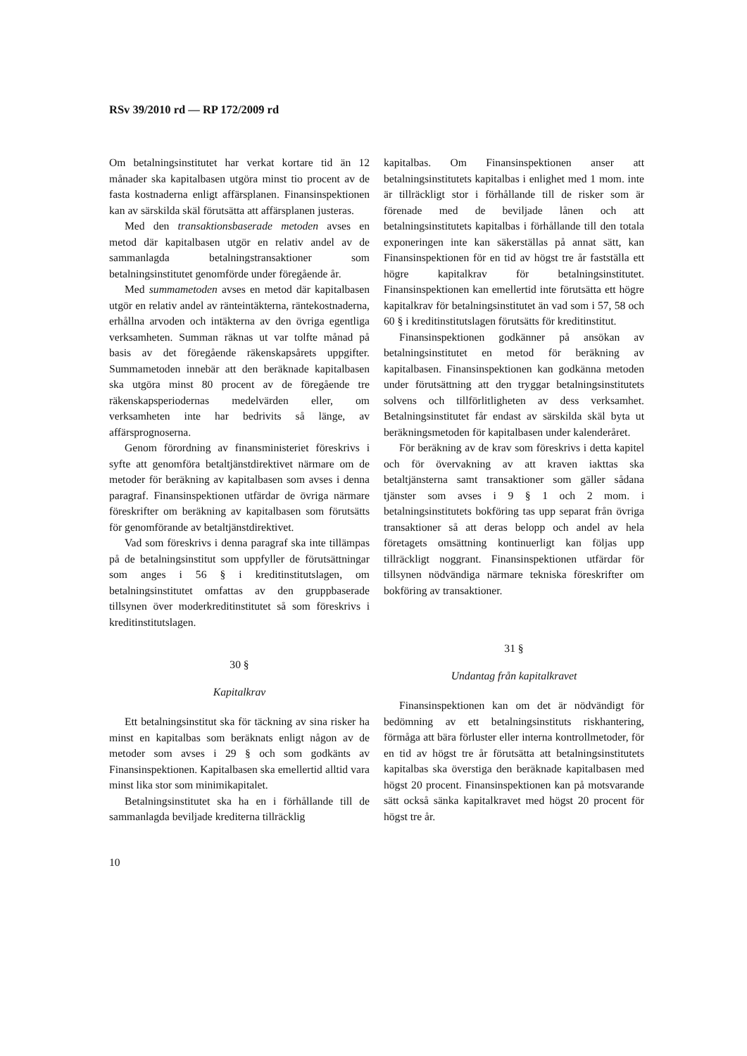RSv 39/2010 rd — RP 172/2009 rd
Om betalningsinstitutet har verkat kortare tid än 12 månader ska kapitalbasen utgöra minst tio procent av de fasta kostnaderna enligt affärsplanen. Finansinspektionen kan av särskilda skäl förutsätta att affärsplanen justeras.
Med den transaktionsbaserade metoden avses en metod där kapitalbasen utgör en relativ andel av de sammanlagda betalningstransaktioner som betalningsinstitutet genomförde under föregående år.
Med summametoden avses en metod där kapitalbasen utgör en relativ andel av ränteintäkterna, räntekostnaderna, erhållna arvoden och intäkterna av den övriga egentliga verksamheten. Summan räknas ut var tolfte månad på basis av det föregående räkenskapsårets uppgifter. Summametoden innebär att den beräknade kapitalbasen ska utgöra minst 80 procent av de föregående tre räkenskapsperiodernas medelvärden eller, om verksamheten inte har bedrivits så länge, av affärsprognoserna.
Genom förordning av finansministeriet föreskrivs i syfte att genomföra betaltjänstdirektivet närmare om de metoder för beräkning av kapitalbasen som avses i denna paragraf. Finansinspektionen utfärdar de övriga närmare föreskrifter om beräkning av kapitalbasen som förutsätts för genomförande av betaltjänstdirektivet.
Vad som föreskrivs i denna paragraf ska inte tillämpas på de betalningsinstitut som uppfyller de förutsättningar som anges i 56 § i kreditinstitutslagen, om betalningsinstitutet omfattas av den gruppbaserade tillsynen över moderkreditinstitutet så som föreskrivs i kreditinstitutslagen.
30 §
Kapitalkrav
Ett betalningsinstitut ska för täckning av sina risker ha minst en kapitalbas som beräknats enligt någon av de metoder som avses i 29 § och som godkänts av Finansinspektionen. Kapitalbasen ska emellertid alltid vara minst lika stor som minimikapitalet.
Betalningsinstitutet ska ha en i förhållande till de sammanlagda beviljade krediterna tillräcklig
kapitalbas. Om Finansinspektionen anser att betalningsinstitutets kapitalbas i enlighet med 1 mom. inte är tillräckligt stor i förhållande till de risker som är förenade med de beviljade lånen och att betalningsinstitutets kapitalbas i förhållande till den totala exponeringen inte kan säkerställas på annat sätt, kan Finansinspektionen för en tid av högst tre år fastställa ett högre kapitalkrav för betalningsinstitutet. Finansinspektionen kan emellertid inte förutsätta ett högre kapitalkrav för betalningsinstitutet än vad som i 57, 58 och 60 § i kreditinstitutslagen förutsätts för kreditinstitut.
Finansinspektionen godkänner på ansökan av betalningsinstitutet en metod för beräkning av kapitalbasen. Finansinspektionen kan godkänna metoden under förutsättning att den tryggar betalningsinstitutets solvens och tillförlitligheten av dess verksamhet. Betalningsinstitutet får endast av särskilda skäl byta ut beräkningsmetoden för kapitalbasen under kalenderåret.
För beräkning av de krav som föreskrivs i detta kapitel och för övervakning av att kraven iakttas ska betaltjänsterna samt transaktioner som gäller sådana tjänster som avses i 9 § 1 och 2 mom. i betalningsinstitutets bokföring tas upp separat från övriga transaktioner så att deras belopp och andel av hela företagets omsättning kontinuerligt kan följas upp tillräckligt noggrant. Finansinspektionen utfärdar för tillsynen nödvändiga närmare tekniska föreskrifter om bokföring av transaktioner.
31 §
Undantag från kapitalkravet
Finansinspektionen kan om det är nödvändigt för bedömning av ett betalningsinstituts riskhantering, förmåga att bära förluster eller interna kontrollmetoder, för en tid av högst tre år förutsätta att betalningsinstitutets kapitalbas ska överstiga den beräknade kapitalbasen med högst 20 procent. Finansinspektionen kan på motsvarande sätt också sänka kapitalkravet med högst 20 procent för högst tre år.
10